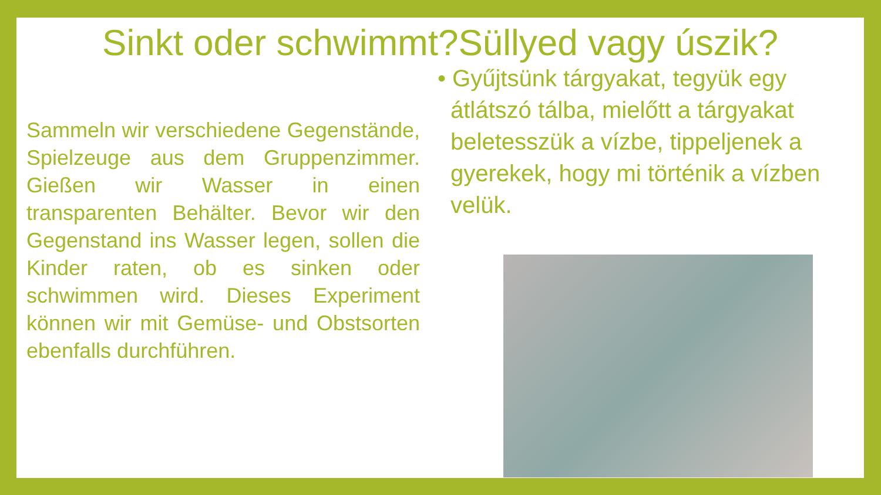Sinkt oder schwimmt?Süllyed vagy úszik?
Sammeln wir verschiedene Gegenstände, Spielzeuge aus dem Gruppenzimmer. Gießen wir Wasser in einen transparenten Behälter. Bevor wir den Gegenstand ins Wasser legen, sollen die Kinder raten, ob es sinken oder schwimmen wird. Dieses Experiment können wir mit Gemüse- und Obstsorten ebenfalls durchführen.
• Gyűjtsünk tárgyakat, tegyük egy átlátszó tálba, mielőtt a tárgyakat beletesszük a vízbe, tippeljenek a gyerekek, hogy mi történik a vízben velük.